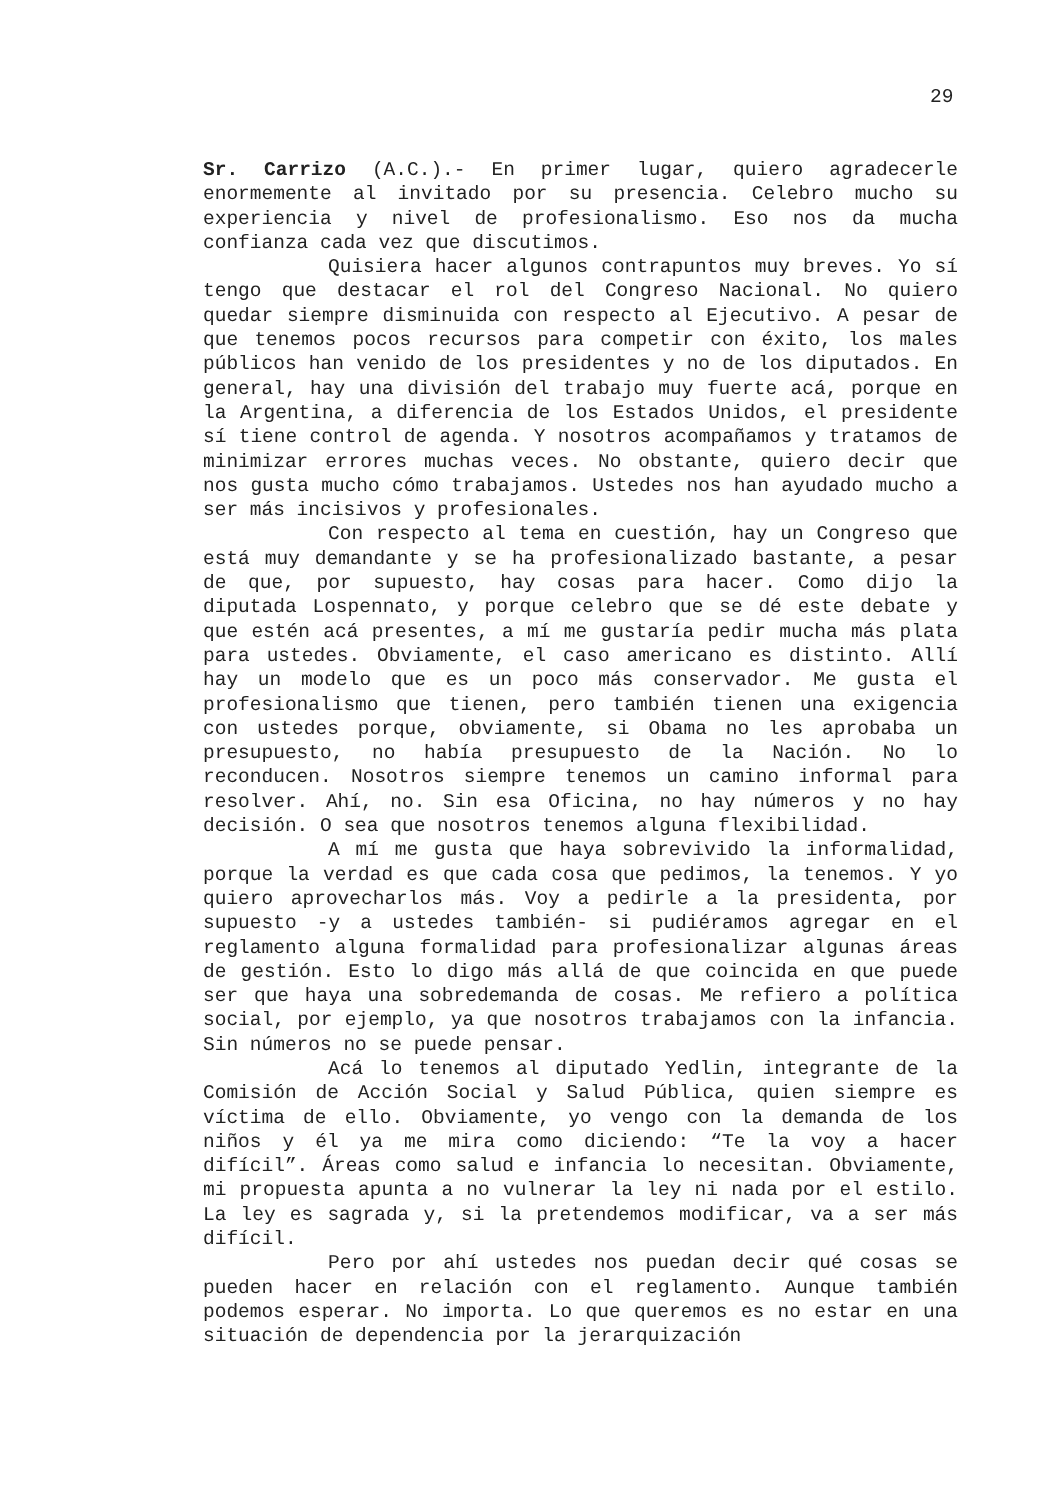29
Sr. Carrizo (A.C.).- En primer lugar, quiero agradecerle enormemente al invitado por su presencia. Celebro mucho su experiencia y nivel de profesionalismo. Eso nos da mucha confianza cada vez que discutimos.
Quisiera hacer algunos contrapuntos muy breves. Yo sí tengo que destacar el rol del Congreso Nacional. No quiero quedar siempre disminuida con respecto al Ejecutivo. A pesar de que tenemos pocos recursos para competir con éxito, los males públicos han venido de los presidentes y no de los diputados. En general, hay una división del trabajo muy fuerte acá, porque en la Argentina, a diferencia de los Estados Unidos, el presidente sí tiene control de agenda. Y nosotros acompañamos y tratamos de minimizar errores muchas veces. No obstante, quiero decir que nos gusta mucho cómo trabajamos. Ustedes nos han ayudado mucho a ser más incisivos y profesionales.
Con respecto al tema en cuestión, hay un Congreso que está muy demandante y se ha profesionalizado bastante, a pesar de que, por supuesto, hay cosas para hacer. Como dijo la diputada Lospennato, y porque celebro que se dé este debate y que estén acá presentes, a mí me gustaría pedir mucha más plata para ustedes. Obviamente, el caso americano es distinto. Allí hay un modelo que es un poco más conservador. Me gusta el profesionalismo que tienen, pero también tienen una exigencia con ustedes porque, obviamente, si Obama no les aprobaba un presupuesto, no había presupuesto de la Nación. No lo reconducen. Nosotros siempre tenemos un camino informal para resolver. Ahí, no. Sin esa Oficina, no hay números y no hay decisión. O sea que nosotros tenemos alguna flexibilidad.
A mí me gusta que haya sobrevivido la informalidad, porque la verdad es que cada cosa que pedimos, la tenemos. Y yo quiero aprovecharlos más. Voy a pedirle a la presidenta, por supuesto -y a ustedes también- si pudiéramos agregar en el reglamento alguna formalidad para profesionalizar algunas áreas de gestión. Esto lo digo más allá de que coincida en que puede ser que haya una sobredemanda de cosas. Me refiero a política social, por ejemplo, ya que nosotros trabajamos con la infancia. Sin números no se puede pensar.
Acá lo tenemos al diputado Yedlin, integrante de la Comisión de Acción Social y Salud Pública, quien siempre es víctima de ello. Obviamente, yo vengo con la demanda de los niños y él ya me mira como diciendo: “Te la voy a hacer difícil”. Áreas como salud e infancia lo necesitan. Obviamente, mi propuesta apunta a no vulnerar la ley ni nada por el estilo. La ley es sagrada y, si la pretendemos modificar, va a ser más difícil.
Pero por ahí ustedes nos puedan decir qué cosas se pueden hacer en relación con el reglamento. Aunque también podemos esperar. No importa. Lo que queremos es no estar en una situación de dependencia por la jerarquización